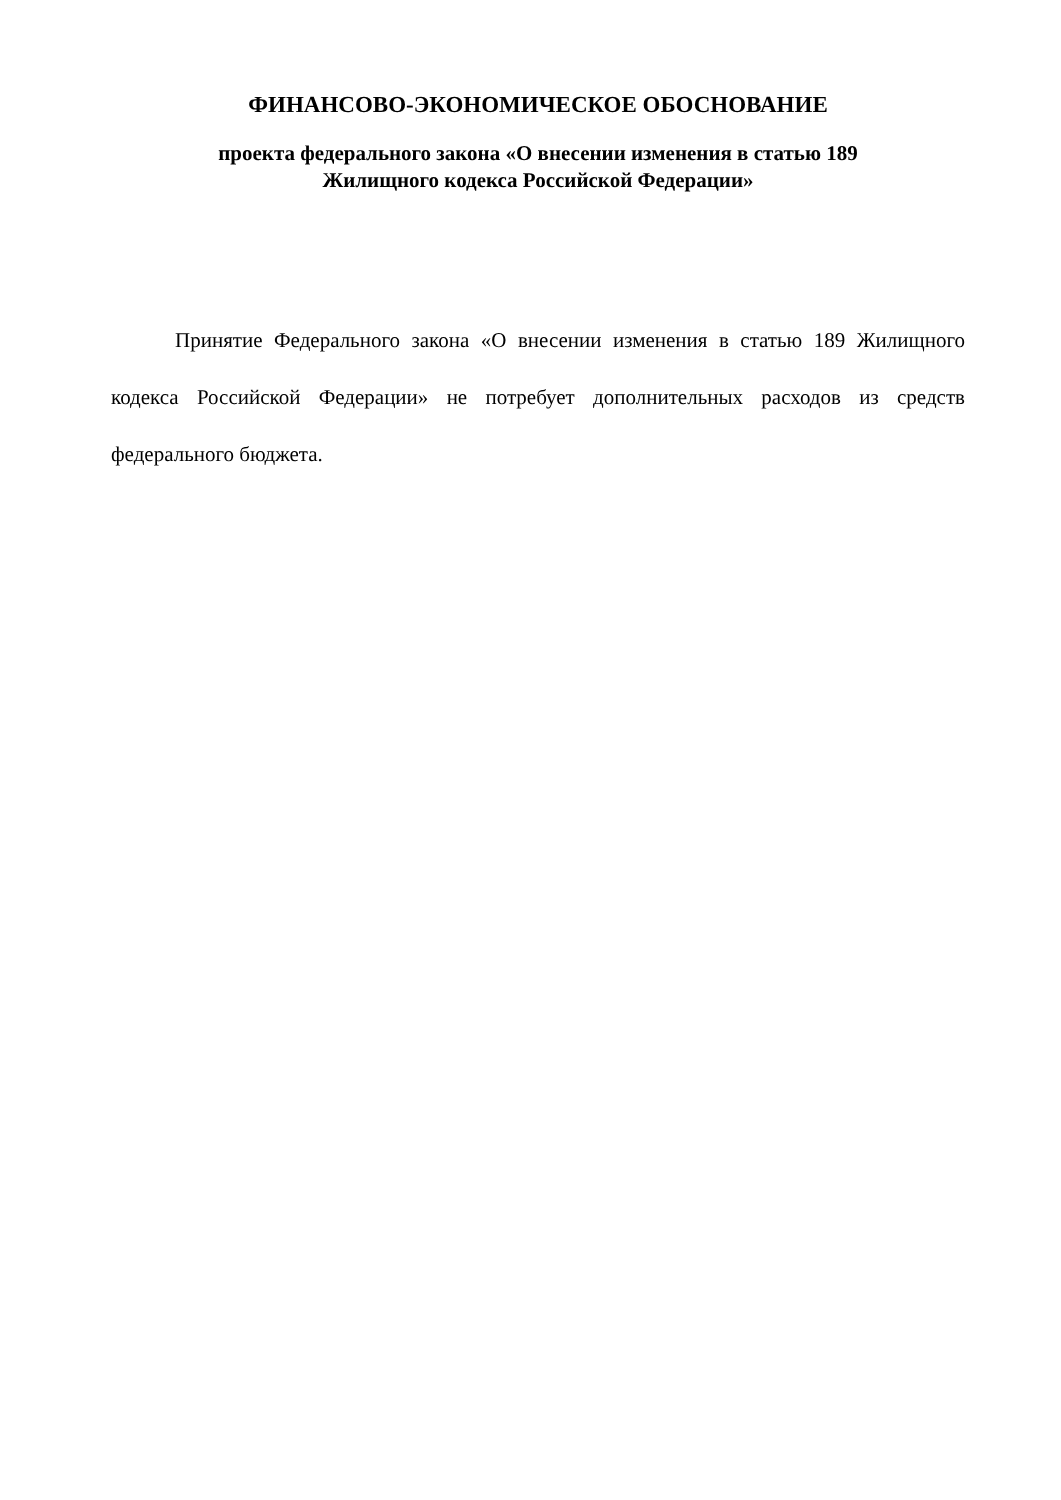ФИНАНСОВО-ЭКОНОМИЧЕСКОЕ ОБОСНОВАНИЕ
проекта федерального закона «О внесении изменения в статью 189
Жилищного кодекса Российской Федерации»
Принятие Федерального закона «О внесении изменения в статью 189 Жилищного кодекса Российской Федерации» не потребует дополнительных расходов из средств федерального бюджета.